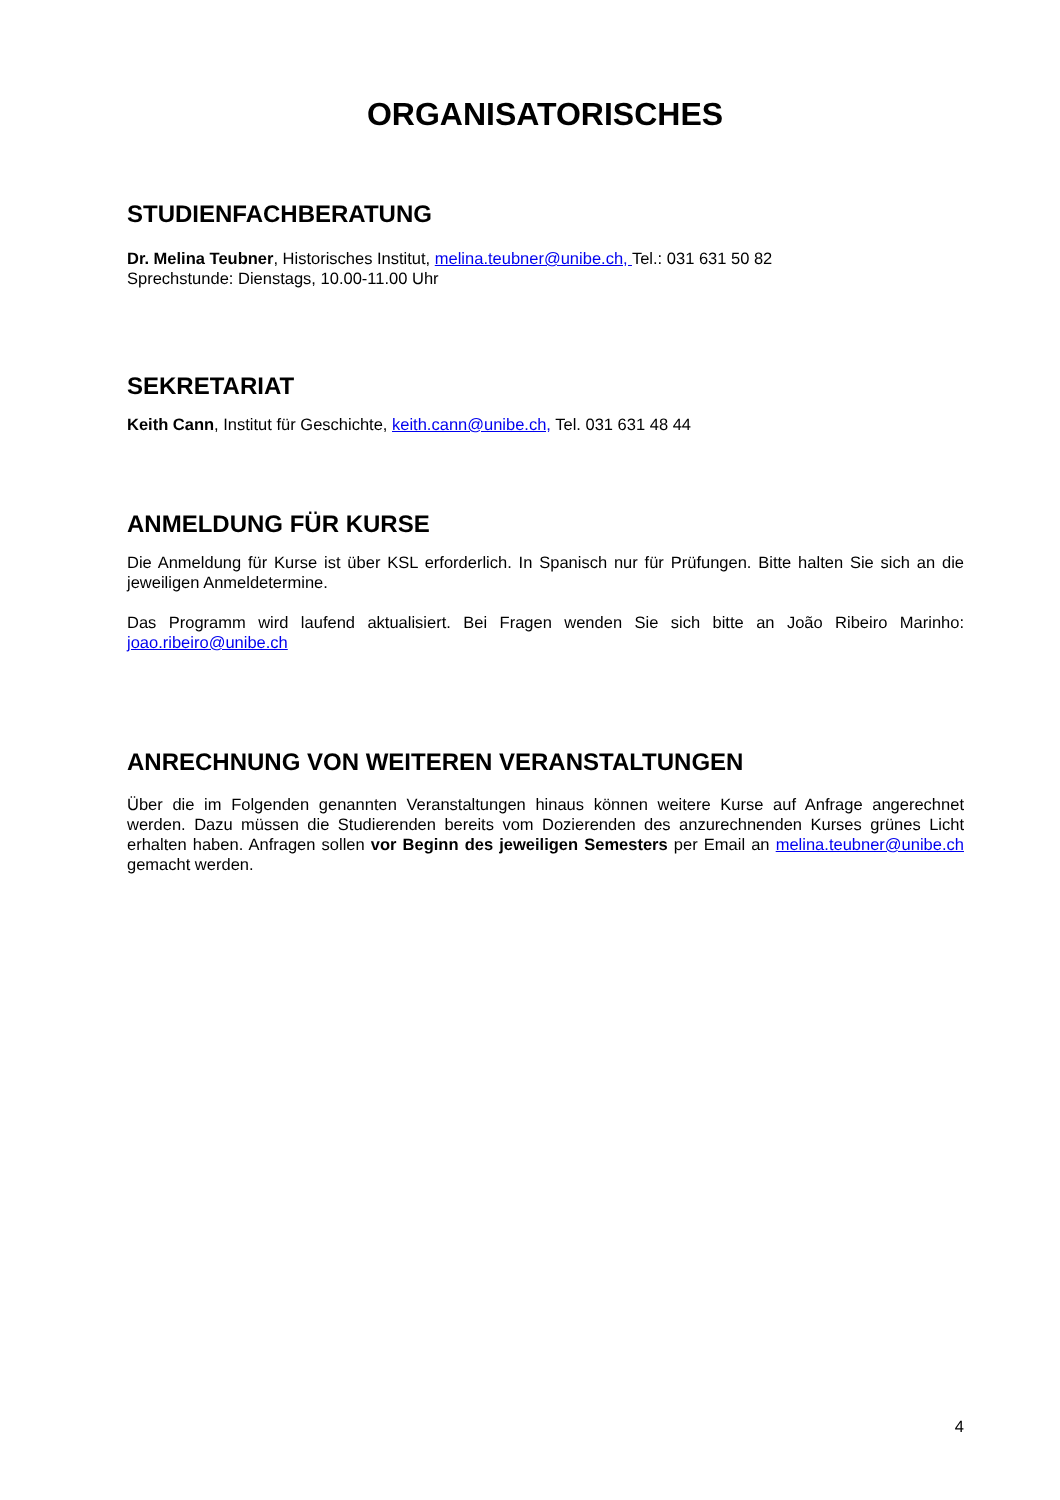ORGANISATORISCHES
STUDIENFACHBERATUNG
Dr. Melina Teubner, Historisches Institut, melina.teubner@unibe.ch, Tel.: 031 631 50 82
Sprechstunde: Dienstags, 10.00-11.00 Uhr
SEKRETARIAT
Keith Cann, Institut für Geschichte, keith.cann@unibe.ch, Tel. 031 631 48 44
ANMELDUNG FÜR KURSE
Die Anmeldung für Kurse ist über KSL erforderlich. In Spanisch nur für Prüfungen. Bitte halten Sie sich an die jeweiligen Anmeldetermine.
Das Programm wird laufend aktualisiert. Bei Fragen wenden Sie sich bitte an João Ribeiro Marinho: joao.ribeiro@unibe.ch
ANRECHNUNG VON WEITEREN VERANSTALTUNGEN
Über die im Folgenden genannten Veranstaltungen hinaus können weitere Kurse auf Anfrage angerechnet werden. Dazu müssen die Studierenden bereits vom Dozierenden des anzurechnenden Kurses grünes Licht erhalten haben. Anfragen sollen vor Beginn des jeweiligen Semesters per Email an melina.teubner@unibe.ch gemacht werden.
4